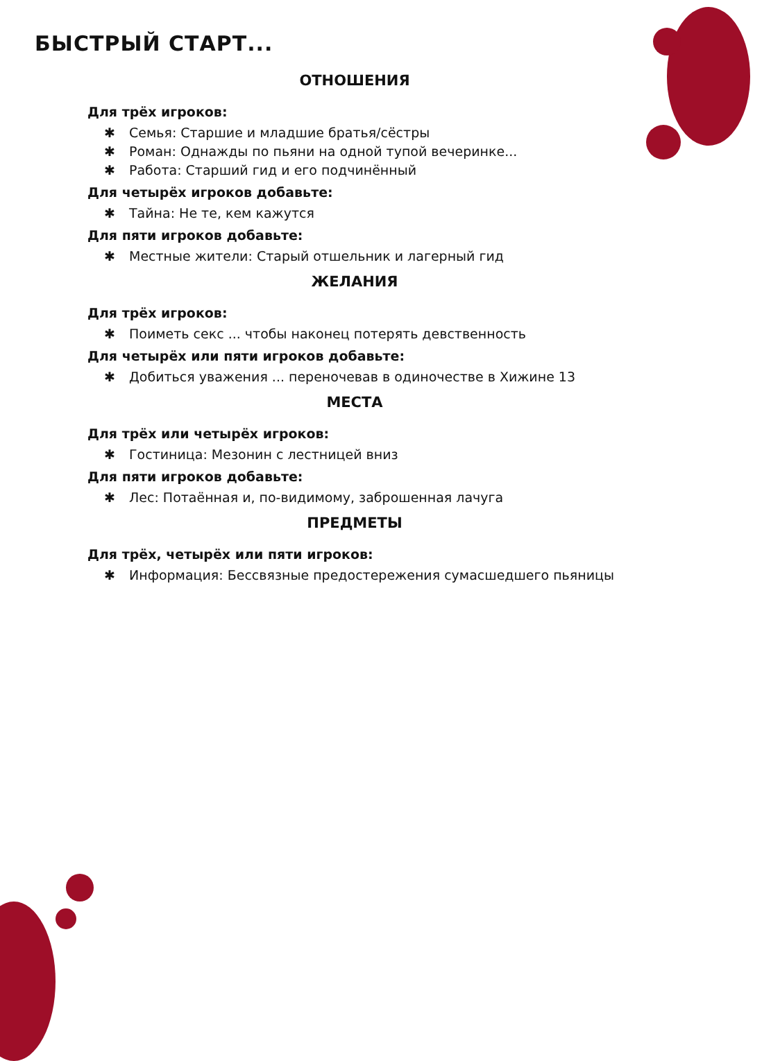БЫСТРЫЙ СТАРТ...
ОТНОШЕНИЯ
Для трёх игроков:
✱ Семья: Старшие и младшие братья/сёстры
✱ Роман: Однажды по пьяни на одной тупой вечеринке...
✱ Работа: Старший гид и его подчинённый
Для четырёх игроков добавьте:
✱ Тайна: Не те, кем кажутся
Для пяти игроков добавьте:
✱ Местные жители: Старый отшельник и лагерный гид
ЖЕЛАНИЯ
Для трёх игроков:
✱ Поиметь секс ... чтобы наконец потерять девственность
Для четырёх или пяти игроков добавьте:
✱ Добиться уважения ... переночевав в одиночестве в Хижине 13
МЕСТА
Для трёх или четырёх игроков:
✱ Гостиница: Мезонин с лестницей вниз
Для пяти игроков добавьте:
✱ Лес: Потаённая и, по-видимому, заброшенная лачуга
ПРЕДМЕТЫ
Для трёх, четырёх или пяти игроков:
✱ Информация: Бессвязные предостережения сумасшедшего пьяницы